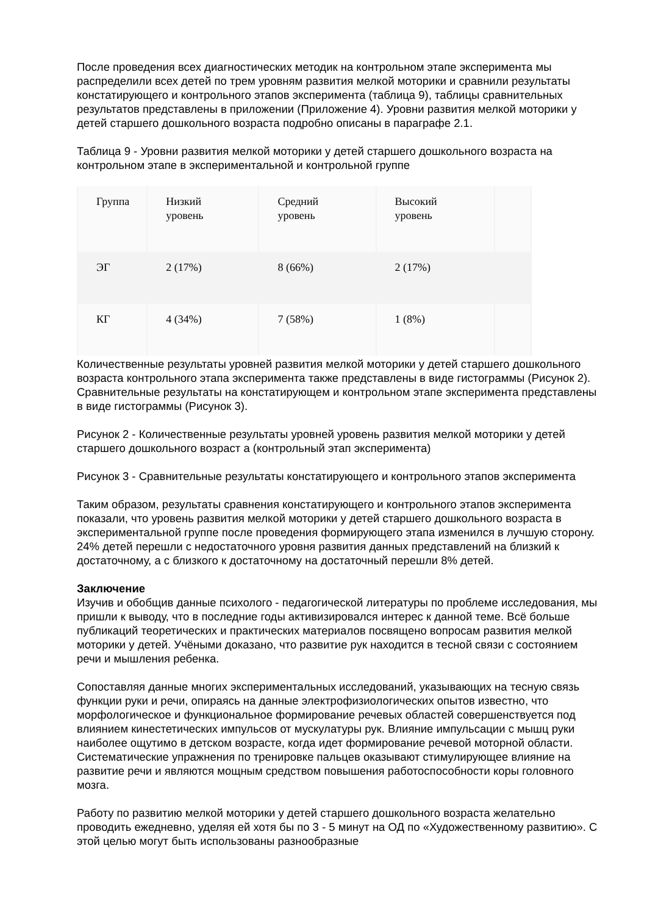После проведения всех диагностических методик на контрольном этапе эксперимента мы распределили всех детей по трем уровням развития мелкой моторики и сравнили результаты констатирующего и контрольного этапов эксперимента (таблица 9), таблицы сравнительных результатов представлены в приложении (Приложение 4). Уровни развития мелкой моторики у детей старшего дошкольного возраста подробно описаны в параграфе 2.1.
Таблица 9 - Уровни развития мелкой моторики у детей старшего дошкольного возраста на контрольном этапе в экспериментальной и контрольной группе
| Группа | Низкий уровень | Средний уровень | Высокий уровень | |
| ЭГ | 2 (17%) | 8 (66%) | 2 (17%) | |
| КГ | 4 (34%) | 7 (58%) | 1 (8%) | |
Количественные результаты уровней развития мелкой моторики у детей старшего дошкольного возраста контрольного этапа эксперимента также представлены в виде гистограммы (Рисунок 2). Сравнительные результаты на констатирующем и контрольном этапе эксперимента представлены в виде гистограммы (Рисунок 3).
Рисунок 2 - Количественные результаты уровней уровень развития мелкой моторики у детей старшего дошкольного возраст а (контрольный этап эксперимента)
Рисунок 3 - Сравнительные результаты констатирующего и контрольного этапов эксперимента
Таким образом, результаты сравнения констатирующего и контрольного этапов эксперимента показали, что уровень развития мелкой моторики у детей старшего дошкольного возраста в экспериментальной группе после проведения формирующего этапа изменился в лучшую сторону. 24% детей перешли с недостаточного уровня развития данных представлений на близкий к достаточному, а с близкого к достаточному на достаточный перешли 8% детей.
Заключение
Изучив и обобщив данные психолого - педагогической литературы по проблеме исследования, мы пришли к выводу, что в последние годы активизировался интерес к данной теме. Всё больше публикаций теоретических и практических материалов посвящено вопросам развития мелкой моторики у детей. Учёными доказано, что развитие рук находится в тесной связи с состоянием речи и мышления ребенка.
Сопоставляя данные многих экспериментальных исследований, указывающих на тесную связь функции руки и речи, опираясь на данные электрофизиологических опытов известно, что морфологическое и функциональное формирование речевых областей совершенствуется под влиянием кинестетических импульсов от мускулатуры рук. Влияние импульсации с мышц руки наиболее ощутимо в детском возрасте, когда идет формирование речевой моторной области. Систематические упражнения по тренировке пальцев оказывают стимулирующее влияние на развитие речи и являются мощным средством повышения работоспособности коры головного мозга.
Работу по развитию мелкой моторики у детей старшего дошкольного возраста желательно проводить ежедневно, уделяя ей хотя бы по 3 - 5 минут на ОД по «Художественному развитию». С этой целью могут быть использованы разнообразные